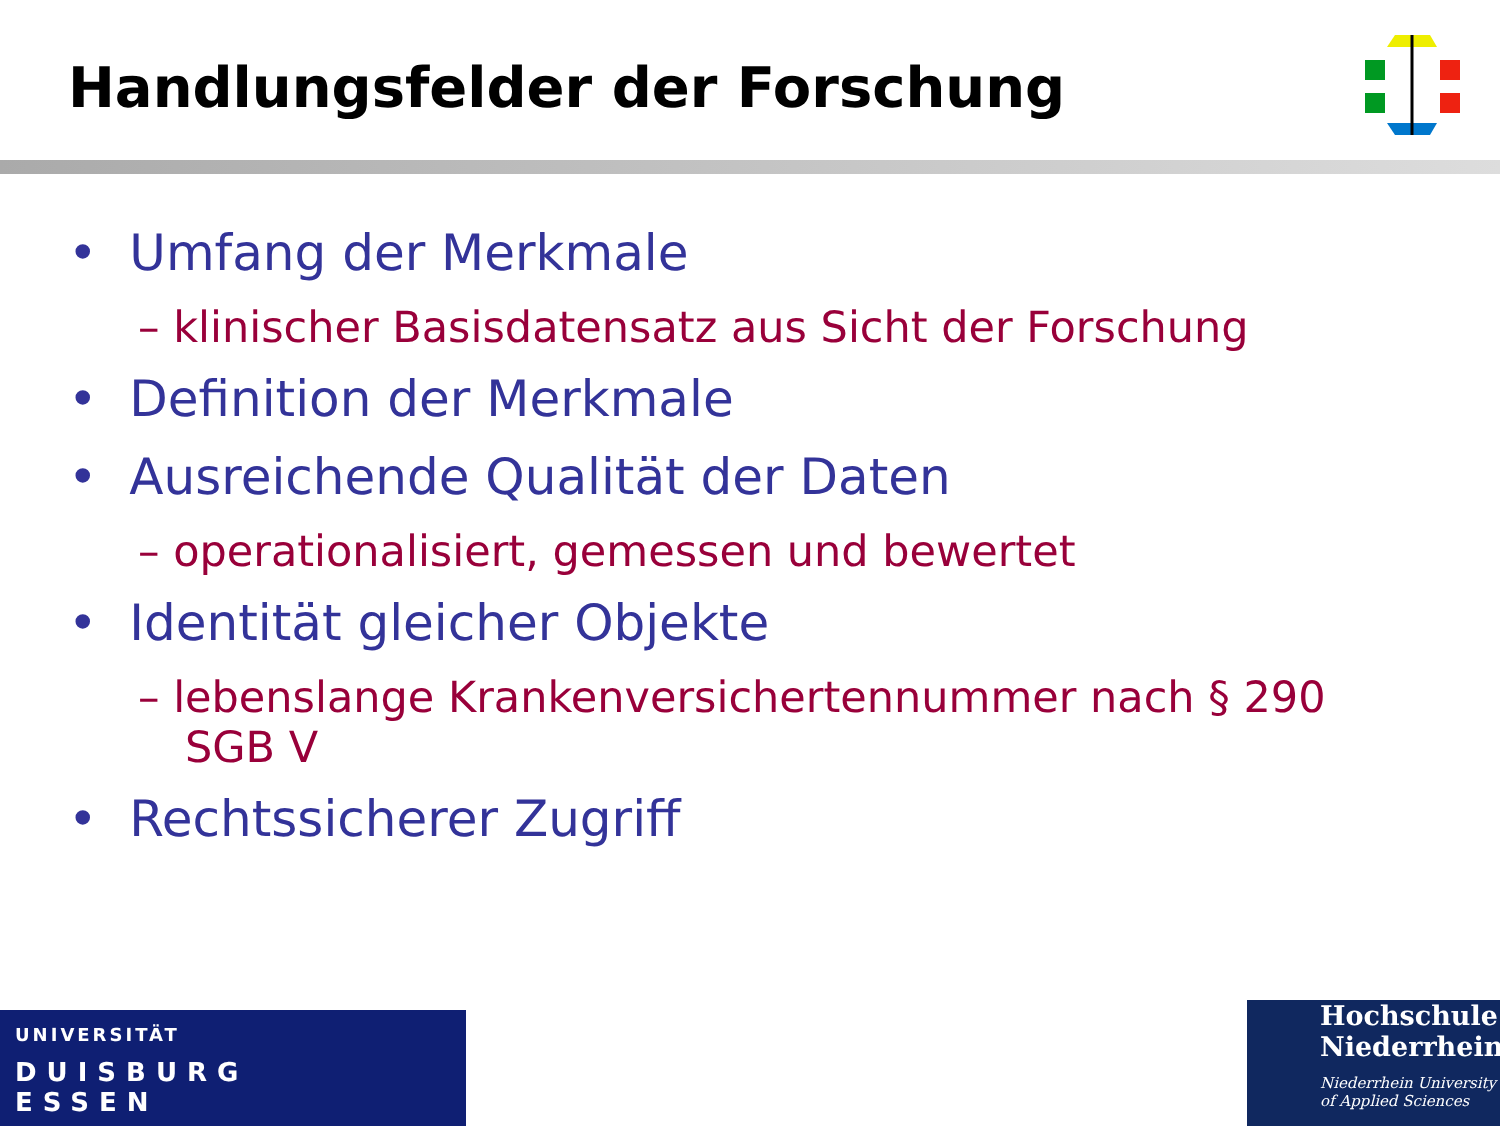Handlungsfelder der Forschung
• Umfang der Merkmale
– klinischer Basisdatensatz aus Sicht der Forschung
• Definition der Merkmale
• Ausreichende Qualität der Daten
– operationalisiert, gemessen und bewertet
• Identität gleicher Objekte
– lebenslange Krankenversichertennummer nach § 290 SGB V
• Rechtssicherer Zugriff
UNIVERSITÄT
DUISBURG
ESSEN
Hochschule
Niederrhein
Niederrhein University
of Applied Sciences